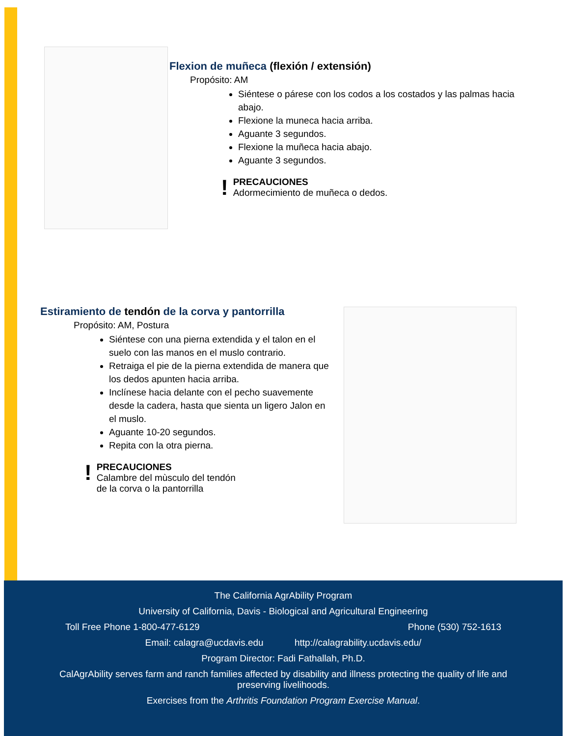Flexion de muñeca (flexión / extensión)
Propósito: AM
Siéntese o párese con los codos a los costados y las palmas hacia abajo.
Flexione la muneca hacia arriba.
Aguante 3 segundos.
Flexione la muñeca hacia abajo.
Aguante 3 segundos.
!
PRECAUCIONES
Adormecimiento de muñeca o dedos.
Estiramiento de tendón de la corva y pantorrilla
Propósito: AM, Postura
Siéntese con una pierna extendida y el talon en el suelo con las manos en el muslo contrario.
Retraiga el pie de la pierna extendida de manera que los dedos apunten hacia arriba.
Inclínese hacia delante con el pecho suavemente desde la cadera, hasta que sienta un ligero Jalon en el muslo.
Aguante 10-20 segundos.
Repita con la otra pierna.
!
PRECAUCIONES
Calambre del mùsculo del tendón
de la corva o la pantorrilla
The California AgrAbility Program
University of California, Davis - Biological and Agricultural Engineering
Toll Free Phone 1-800-477-6129 Phone (530) 752-1613
Email: calagra@ucdavis.edu http://calagrability.ucdavis.edu/
Program Director: Fadi Fathallah, Ph.D.
CalAgrAbility serves farm and ranch families affected by disability and illness protecting the quality of life and preserving livelihoods.
Exercises from the Arthritis Foundation Program Exercise Manual.